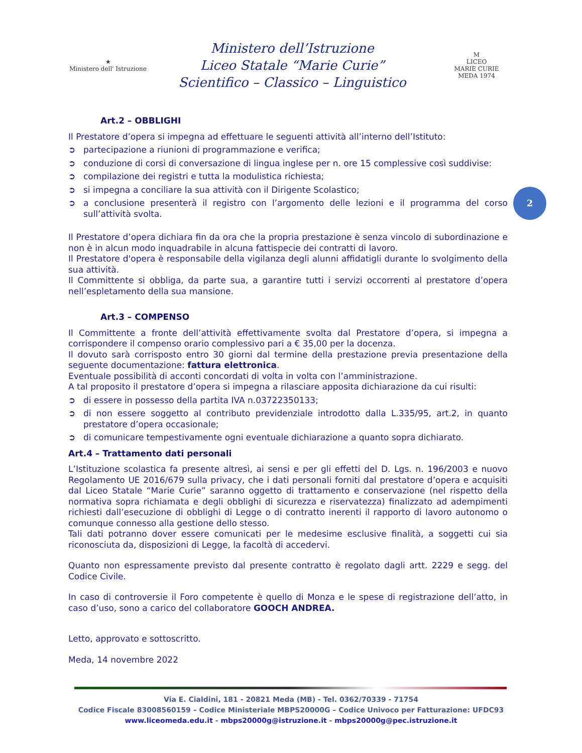★
Ministero dell' Istruzione
Ministero dell’Istruzione
Liceo Statale “Marie Curie”
Scientifico – Classico – Linguistico
M
LICEO
MARIE CURIE
MEDA 1974
2
Art.2 – OBBLIGHI
Il Prestatore d’opera si impegna ad effettuare le seguenti attività all’interno dell’Istituto:
➲ partecipazione a riunioni di programmazione e verifica;
➲ conduzione di corsi di conversazione di lingua inglese per n. ore 15 complessive così suddivise:
➲ compilazione dei registri e tutta la modulistica richiesta;
➲ si impegna a conciliare la sua attività con il Dirigente Scolastico;
➲ a conclusione presenterà il registro con l’argomento delle lezioni e il programma del corso sull’attività svolta.
Il Prestatore d’opera dichiara fin da ora che la propria prestazione è senza vincolo di subordinazione e non è in alcun modo inquadrabile in alcuna fattispecie dei contratti di lavoro.
Il Prestatore d'opera è responsabile della vigilanza degli alunni affidatigli durante lo svolgimento della sua attività.
Il Committente si obbliga, da parte sua, a garantire tutti i servizi occorrenti al prestatore d’opera nell’espletamento della sua mansione.
Art.3 – COMPENSO
Il Committente a fronte dell’attività effettivamente svolta dal Prestatore d’opera, si impegna a corrispondere il compenso orario complessivo pari a € 35,00 per la docenza.
Il dovuto sarà corrisposto entro 30 giorni dal termine della prestazione previa presentazione della seguente documentazione: fattura elettronica.
Eventuale possibilità di acconti concordati di volta in volta con l’amministrazione.
A tal proposito il prestatore d’opera si impegna a rilasciare apposita dichiarazione da cui risulti:
➲ di essere in possesso della partita IVA n.03722350133;
➲ di non essere soggetto al contributo previdenziale introdotto dalla L.335/95, art.2, in quanto prestatore d’opera occasionale;
➲ di comunicare tempestivamente ogni eventuale dichiarazione a quanto sopra dichiarato.
Art.4 – Trattamento dati personali
L’Istituzione scolastica fa presente altresì, ai sensi e per gli effetti del D. Lgs. n. 196/2003 e nuovo Regolamento UE 2016/679 sulla privacy, che i dati personali forniti dal prestatore d’opera e acquisiti dal Liceo Statale “Marie Curie” saranno oggetto di trattamento e conservazione (nel rispetto della normativa sopra richiamata e degli obblighi di sicurezza e riservatezza) finalizzato ad adempimenti richiesti dall’esecuzione di obblighi di Legge o di contratto inerenti il rapporto di lavoro autonomo o comunque connesso alla gestione dello stesso.
Tali dati potranno dover essere comunicati per le medesime esclusive finalità, a soggetti cui sia riconosciuta da, disposizioni di Legge, la facoltà di accedervi.
Quanto non espressamente previsto dal presente contratto è regolato dagli artt. 2229 e segg. del Codice Civile.
In caso di controversie il Foro competente è quello di Monza e le spese di registrazione dell’atto, in caso d’uso, sono a carico del collaboratore GOOCH ANDREA.
Letto, approvato e sottoscritto.
Meda, 14 novembre 2022
Via E. Cialdini, 181 - 20821 Meda (MB) - Tel. 0362/70339 - 71754
Codice Fiscale 83008560159 – Codice Ministeriale MBPS20000G – Codice Univoco per Fatturazione: UFDC93
www.liceomeda.edu.it - mbps20000g@istruzione.it - mbps20000g@pec.istruzione.it